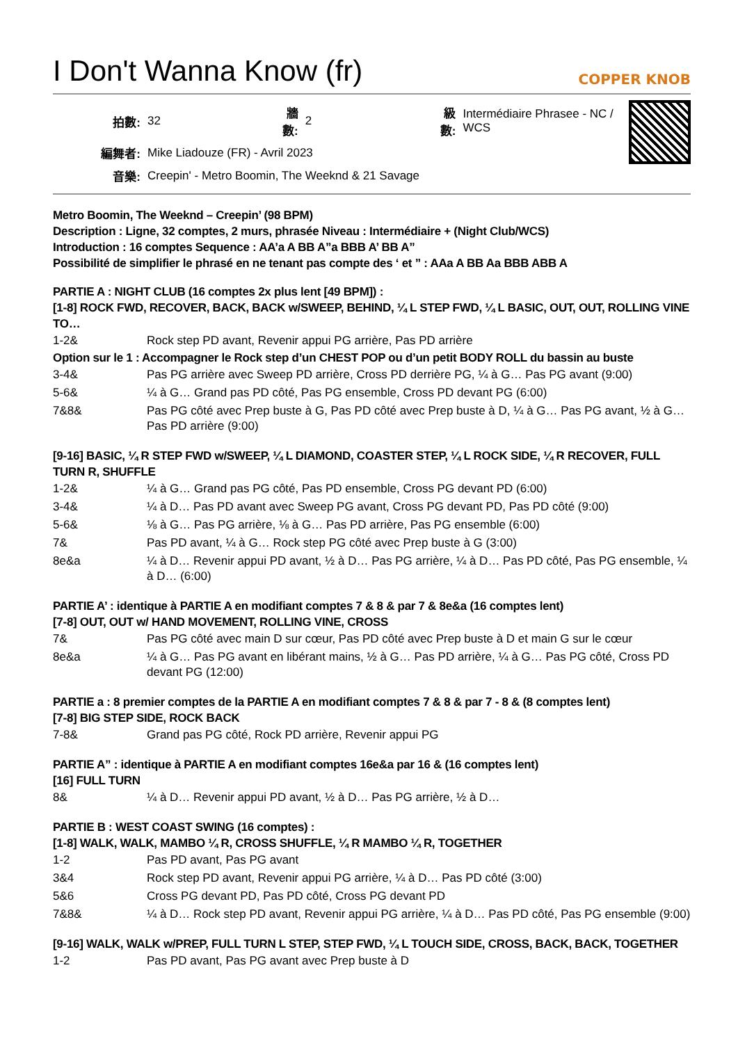I Don't Wanna Know (fr) COPPER KNOB
| 拍數: | 32 | 牆數: | 2 | 級數: | Intermédiaire Phrasee - NC / WCS |
| 編舞者: | Mike Liadouze (FR) - Avril 2023 | | | | |
| 音樂: | Creepin' - Metro Boomin, The Weeknd & 21 Savage | | | | |
Metro Boomin, The Weeknd – Creepin’ (98 BPM)
Description : Ligne, 32 comptes, 2 murs, phrasée Niveau : Intermédiaire + (Night Club/WCS)
Introduction : 16 comptes Sequence : AA’a A BB A”a BBB A’ BB A”
Possibilité de simplifier le phrasé en ne tenant pas compte des ‘ et ” : AAa A BB Aa BBB ABB A
PARTIE A : NIGHT CLUB (16 comptes 2x plus lent [49 BPM]) :
[1-8] ROCK FWD, RECOVER, BACK, BACK w/SWEEP, BEHIND, ¼ L STEP FWD, ¼ L BASIC, OUT, OUT, ROLLING VINE TO…
| 1-2& | Rock step PD avant, Revenir appui PG arrière, Pas PD arrière |
Option sur le 1 : Accompagner le Rock step d’un CHEST POP ou d’un petit BODY ROLL du bassin au buste
| 3-4& | Pas PG arrière avec Sweep PD arrière, Cross PD derrière PG, ¼ à G… Pas PG avant (9:00) |
| 5-6& | ¼ à G… Grand pas PD côté, Pas PG ensemble, Cross PD devant PG (6:00) |
| 7&8& | Pas PG côté avec Prep buste à G, Pas PD côté avec Prep buste à D, ¼ à G… Pas PG avant, ½ à G… Pas PD arrière (9:00) |
[9-16] BASIC, ¼ R STEP FWD w/SWEEP, ¼ L DIAMOND, COASTER STEP, ¼ L ROCK SIDE, ¼ R RECOVER, FULL TURN R, SHUFFLE
| 1-2& | ¼ à G… Grand pas PG côté, Pas PD ensemble, Cross PG devant PD (6:00) |
| 3-4& | ¼ à D… Pas PD avant avec Sweep PG avant, Cross PG devant PD, Pas PD côté (9:00) |
| 5-6& | ⅛ à G… Pas PG arrière, ⅛ à G… Pas PD arrière, Pas PG ensemble (6:00) |
| 7& | Pas PD avant, ¼ à G… Rock step PG côté avec Prep buste à G (3:00) |
| 8e&a | ¼ à D… Revenir appui PD avant, ½ à D… Pas PG arrière, ¼ à D… Pas PD côté, Pas PG ensemble, ¼ à D… (6:00) |
PARTIE A’ : identique à PARTIE A en modifiant comptes 7 & 8 & par 7 & 8e&a (16 comptes lent)
[7-8] OUT, OUT w/ HAND MOVEMENT, ROLLING VINE, CROSS
| 7& | Pas PG côté avec main D sur cœur, Pas PD côté avec Prep buste à D et main G sur le cœur |
| 8e&a | ¼ à G… Pas PG avant en libérant mains, ½ à G… Pas PD arrière, ¼ à G… Pas PG côté, Cross PD devant PG (12:00) |
PARTIE a : 8 premier comptes de la PARTIE A en modifiant comptes 7 & 8 & par 7 - 8 & (8 comptes lent)
[7-8] BIG STEP SIDE, ROCK BACK
| 7-8& | Grand pas PG côté, Rock PD arrière, Revenir appui PG |
PARTIE A” : identique à PARTIE A en modifiant comptes 16e&a par 16 & (16 comptes lent)
[16] FULL TURN
| 8& | ¼ à D… Revenir appui PD avant, ½ à D… Pas PG arrière, ½ à D… |
PARTIE B : WEST COAST SWING (16 comptes) :
[1-8] WALK, WALK, MAMBO ¼ R, CROSS SHUFFLE, ¼ R MAMBO ¼ R, TOGETHER
| 1-2 | Pas PD avant, Pas PG avant |
| 3&4 | Rock step PD avant, Revenir appui PG arrière, ¼ à D… Pas PD côté (3:00) |
| 5&6 | Cross PG devant PD, Pas PD côté, Cross PG devant PD |
| 7&8& | ¼ à D… Rock step PD avant, Revenir appui PG arrière, ¼ à D… Pas PD côté, Pas PG ensemble (9:00) |
[9-16] WALK, WALK w/PREP, FULL TURN L STEP, STEP FWD, ¼ L TOUCH SIDE, CROSS, BACK, BACK, TOGETHER
| 1-2 | Pas PD avant, Pas PG avant avec Prep buste à D |